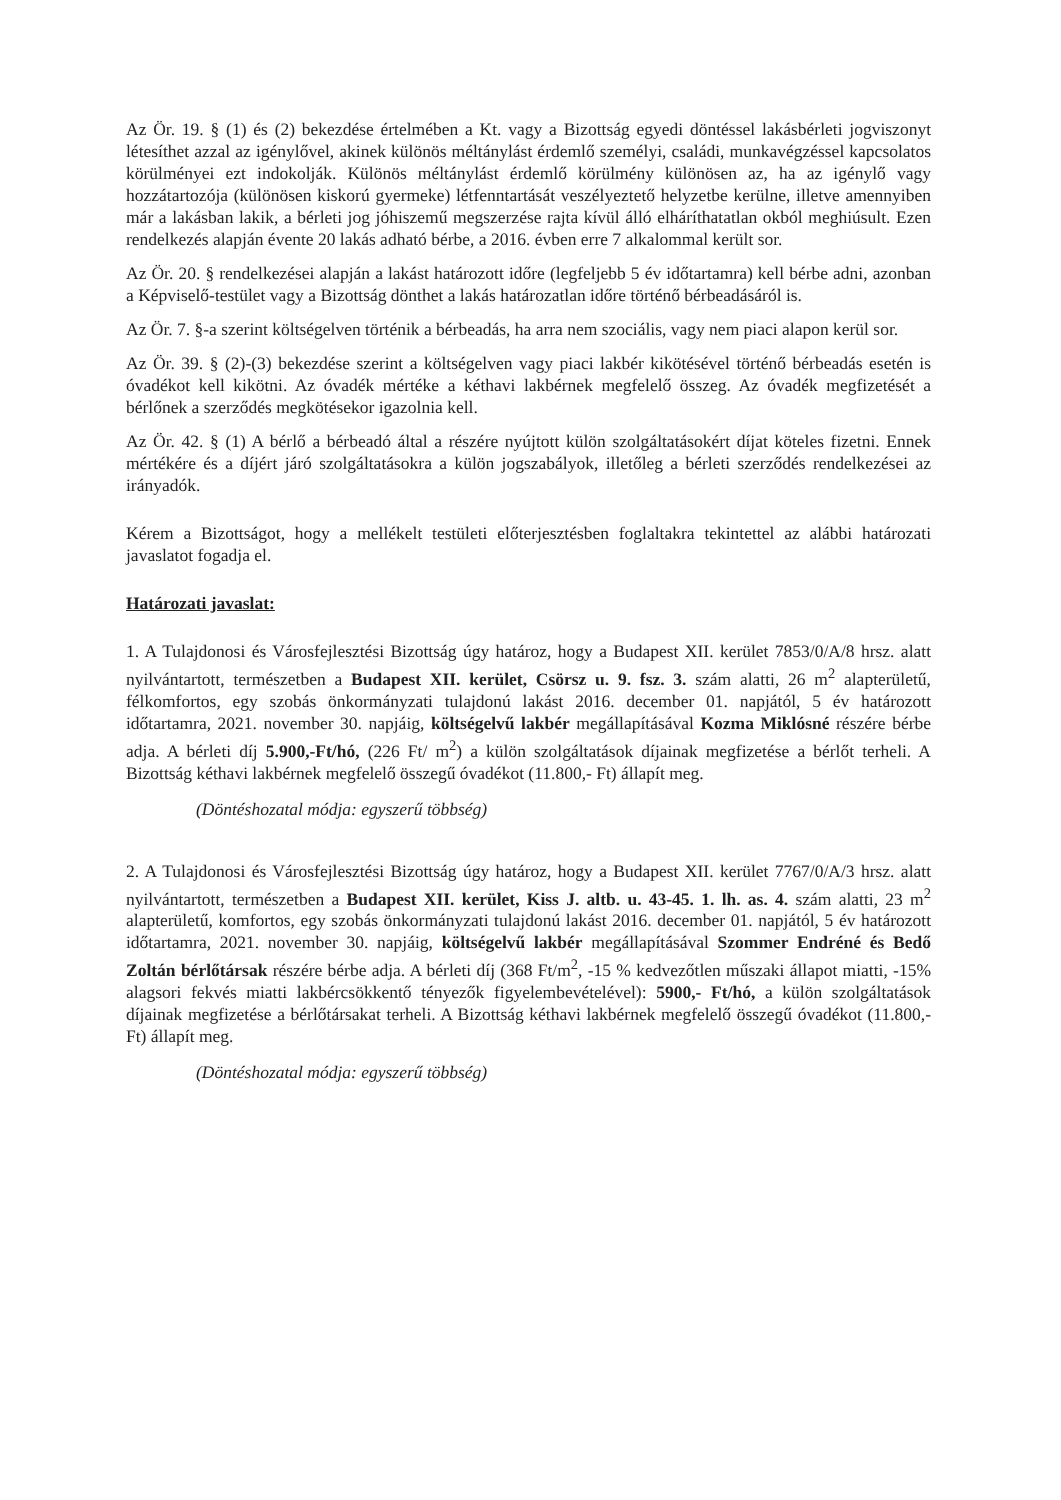Az Ör. 19. § (1) és (2) bekezdése értelmében a Kt. vagy a Bizottság egyedi döntéssel lakásbérleti jogviszonyt létesíthet azzal az igénylővel, akinek különös méltánylást érdemlő személyi, családi, munkavégzéssel kapcsolatos körülményei ezt indokolják. Különös méltánylást érdemlő körülmény különösen az, ha az igénylő vagy hozzátartozója (különösen kiskorú gyermeke) létfenntartását veszélyeztető helyzetbe kerülne, illetve amennyiben már a lakásban lakik, a bérleti jog jóhiszemű megszerzése rajta kívül álló elháríthatatlan okból meghiúsult. Ezen rendelkezés alapján évente 20 lakás adható bérbe, a 2016. évben erre 7 alkalommal került sor.
Az Ör. 20. § rendelkezései alapján a lakást határozott időre (legfeljebb 5 év időtartamra) kell bérbe adni, azonban a Képviselő-testület vagy a Bizottság dönthet a lakás határozatlan időre történő bérbeadásáról is.
Az Ör. 7. §-a szerint költségelven történik a bérbeadás, ha arra nem szociális, vagy nem piaci alapon kerül sor.
Az Ör. 39. § (2)-(3) bekezdése szerint a költségelven vagy piaci lakbér kikötésével történő bérbeadás esetén is óvadékot kell kikötni. Az óvadék mértéke a kéthavi lakbérnek megfelelő összeg. Az óvadék megfizetését a bérlőnek a szerződés megkötésekor igazolnia kell.
Az Ör. 42. § (1) A bérlő a bérbeadó által a részére nyújtott külön szolgáltatásokért díjat köteles fizetni. Ennek mértékére és a díjért járó szolgáltatásokra a külön jogszabályok, illetőleg a bérleti szerződés rendelkezései az irányadók.
Kérem a Bizottságot, hogy a mellékelt testületi előterjesztésben foglaltakra tekintettel az alábbi határozati javaslatot fogadja el.
Határozati javaslat:
1. A Tulajdonosi és Városfejlesztési Bizottság úgy határoz, hogy a Budapest XII. kerület 7853/0/A/8 hrsz. alatt nyilvántartott, természetben a Budapest XII. kerület, Csörsz u. 9. fsz. 3. szám alatti, 26 m<sup>2</sup> alapterületű, félkomfortos, egy szobás önkormányzati tulajdonú lakást 2016. december 01. napjától, 5 év határozott időtartamra, 2021. november 30. napjáig, költségelvű lakbér megállapításával Kozma Miklósné részére bérbe adja. A bérleti díj 5.900,-Ft/hó, (226 Ft/ m<sup>2</sup>) a külön szolgáltatások díjainak megfizetése a bérlőt terheli. A Bizottság kéthavi lakbérnek megfelelő összegű óvadékot (11.800,- Ft) állapít meg.
(Döntéshozatal módja: egyszerű többség)
2. A Tulajdonosi és Városfejlesztési Bizottság úgy határoz, hogy a Budapest XII. kerület 7767/0/A/3 hrsz. alatt nyilvántartott, természetben a Budapest XII. kerület, Kiss J. altb. u. 43-45. 1. lh. as. 4. szám alatti, 23 m<sup>2</sup> alapterületű, komfortos, egy szobás önkormányzati tulajdonú lakást 2016. december 01. napjától, 5 év határozott időtartamra, 2021. november 30. napjáig, költségelvű lakbér megállapításával Szommer Endréné és Bedő Zoltán bérlőtársak részére bérbe adja. A bérleti díj (368 Ft/m<sup>2</sup>, -15 % kedvezőtlen műszaki állapot miatti, -15% alagsori fekvés miatti lakbércsökkentő tényezők figyelembevételével): 5900,- Ft/hó, a külön szolgáltatások díjainak megfizetése a bérlőtársakat terheli. A Bizottság kéthavi lakbérnek megfelelő összegű óvadékot (11.800,- Ft) állapít meg.
(Döntéshozatal módja: egyszerű többség)